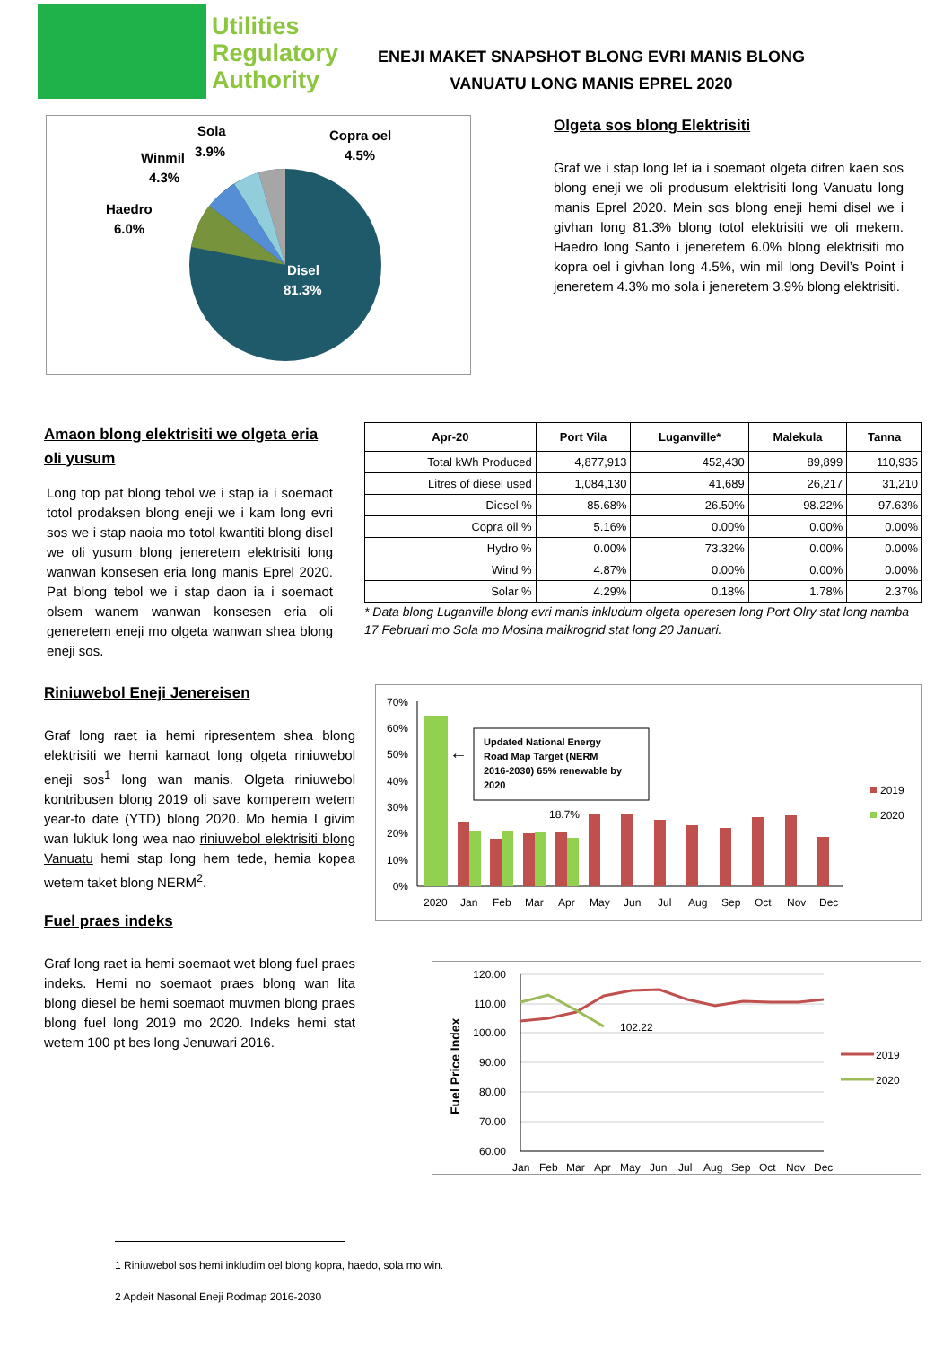Utilities
Regulatory
Authority
ENEJI MAKET SNAPSHOT BLONG EVRI MANIS BLONG VANUATU LONG MANIS EPREL 2020
Sola
3.9%
Copra oel
4.5%
Winmil
4.3%
Haedro
6.0%
Disel
81.3%
Olgeta sos blong Elektrisiti
Graf we i stap long lef ia i soemaot olgeta difren kaen sos blong eneji we oli produsum elektrisiti long Vanuatu long manis Eprel 2020. Mein sos blong eneji hemi disel we i givhan long 81.3% blong totol elektrisiti we oli mekem. Haedro long Santo i jeneretem 6.0% blong elektrisiti mo kopra oel i givhan long 4.5%, win mil long Devil’s Point i jeneretem 4.3% mo sola i jeneretem 3.9% blong elektrisiti.
Amaon blong elektrisiti we olgeta eria oli yusum
Long top pat blong tebol we i stap ia i soemaot totol prodaksen blong eneji we i kam long evri sos we i stap naoia mo totol kwantiti blong disel we oli yusum blong jeneretem elektrisiti long wanwan konsesen eria long manis Eprel 2020. Pat blong tebol we i stap daon ia i soemaot olsem wanem wanwan konsesen eria oli generetem eneji mo olgeta wanwan shea blong eneji sos.
| Apr-20 | Port Vila | Luganville* | Malekula | Tanna |
| --- | --- | --- | --- | --- |
| Total kWh Produced | 4,877,913 | 452,430 | 89,899 | 110,935 |
| Litres of diesel used | 1,084,130 | 41,689 | 26,217 | 31,210 |
| Diesel % | 85.68% | 26.50% | 98.22% | 97.63% |
| Copra oil % | 5.16% | 0.00% | 0.00% | 0.00% |
| Hydro % | 0.00% | 73.32% | 0.00% | 0.00% |
| Wind % | 4.87% | 0.00% | 0.00% | 0.00% |
| Solar % | 4.29% | 0.18% | 1.78% | 2.37% |
* Data blong Luganville blong evri manis inkludum olgeta operesen long Port Olry stat long namba 17 Februari mo Sola mo Mosina maikrogrid stat long 20 Januari.
Riniuwebol Eneji Jenereisen
Graf long raet ia hemi ripresentem shea blong elektrisiti we hemi kamaot long olgeta riniuwebol eneji sos<sup>1</sup> long wan manis. Olgeta riniuwebol kontribusen blong 2019 oli save komperem wetem year-to date (YTD) blong 2020. Mo hemia I givim wan lukluk long wea nao riniuwebol elektrisiti blong Vanuatu hemi stap long hem tede, hemia kopea wetem taket blong NERM<sup>2</sup>.
Fuel praes indeks
Graf long raet ia hemi soemaot wet blong fuel praes indeks. Hemi no soemaot praes blong wan lita blong diesel be hemi soemaot muvmen blong praes blong fuel long 2019 mo 2020. Indeks hemi stat wetem 100 pt bes long Jenuwari 2016.
70%
60%
50%
40%
30%
20%
10%
0%
18.7%
Updated National Energy Road Map Target (NERM 2016-2030) 65% renewable by 2020
←
2020
Jan
Feb
Mar
Apr
May
Jun
Jul
Aug
Sep
Oct
Nov
Dec
2019
2020
120.00
110.00
100.00
90.00
80.00
70.00
60.00
102.22
Fuel Price Index
Jan
Feb
Mar
Apr
May
Jun
Jul
Aug
Sep
Oct
Nov
Dec
2019
2020
1 Riniuwebol sos hemi inkludim oel blong kopra, haedo, sola mo win.
2 Apdeit Nasonal Eneji Rodmap 2016-2030